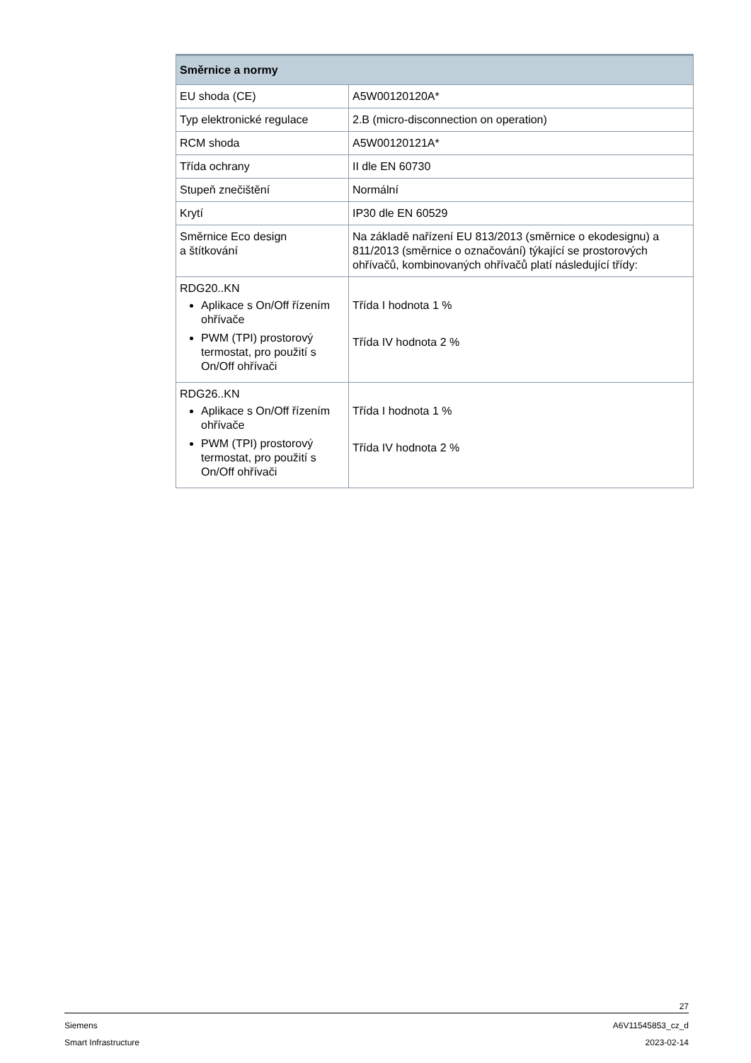| Směrnice a normy | |
| --- | --- |
| EU shoda (CE) | A5W00120120A* |
| Typ elektronické regulace | 2.B (micro-disconnection on operation) |
| RCM shoda | A5W00120121A* |
| Třída ochrany | II dle EN 60730 |
| Stupeň znečištění | Normální |
| Krytí | IP30 dle EN 60529 |
| Směrnice Eco design a štítkování | Na základě nařízení EU 813/2013 (směrnice o ekodesignu) a 811/2013 (směrnice o označování) týkající se prostorových ohřívačů, kombinovaných ohřívačů platí následující třídy: |
| RDG20..KN Aplikace s On/Off řízením ohřívače PWM (TPI) prostorový termostat, pro použití s On/Off ohřívači | Třída I hodnota 1 % Třída IV hodnota 2 % |
| RDG26..KN Aplikace s On/Off řízením ohřívače PWM (TPI) prostorový termostat, pro použití s On/Off ohřívači | Třída I hodnota 1 % Třída IV hodnota 2 % |
27
Siemens A6V11545853_cz_d
Smart Infrastructure 2023-02-14